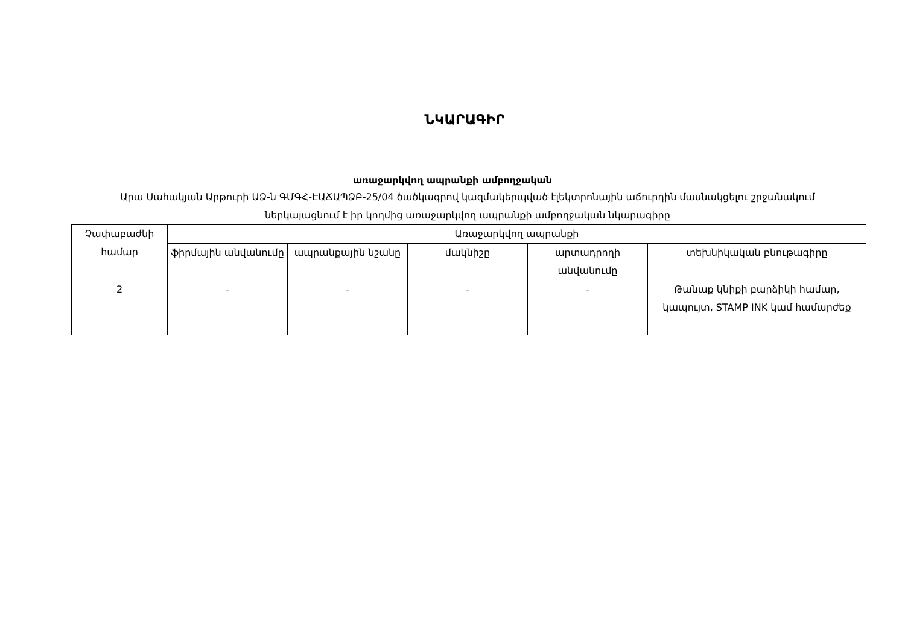ՆԿԱՐԱԳԻՐ
առաջարկվող ապրանքի ամբողջական
Արա Սահակյան Արթուրի ԱՁ-ն ԳՄԳՀ-ԷԱՃԱՊՁԲ-25/04 ծածկագրով կազմակերպված էլեկտրոնային աճուրդին մասնակցելու շրջանակում ներկայացնում է իր կողմից առաջարկվող ապրանքի ամբողջական նկարագիրը
| Չափաբաժնի համար | Առաջարկվող ապրանքի | | | | |
| --- | --- | --- | --- | --- | --- |
| | ֆիրմային անվանումը | ապրանքային նշանը | մակնիշը | արտադրողի անվանումը | տեխնիկական բնութագիրը |
| 2 | - | - | - | - | Թանաք կնիքի բարձիկի համար, կապույտ, STAMP INK կամ համարժեք |